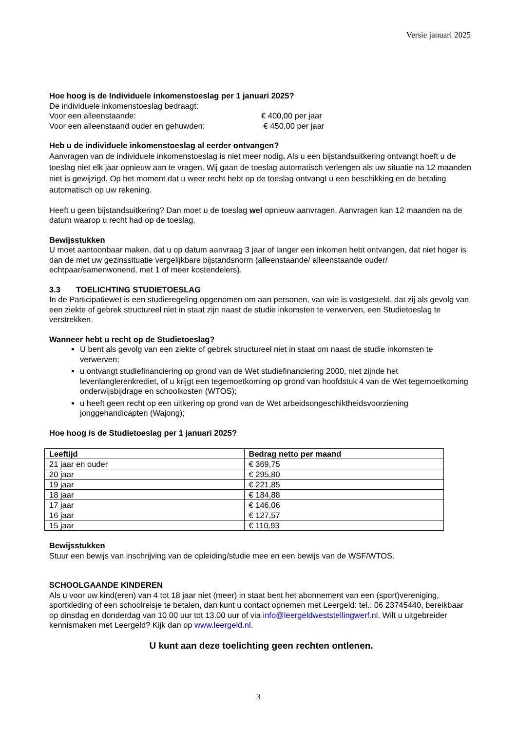Versie januari 2025
Hoe hoog is de Individuele inkomenstoeslag per 1 januari 2025?
De individuele inkomenstoeslag bedraagt:
Voor een alleenstaande: € 400,00 per jaar
Voor een alleenstaand ouder en gehuwden: € 450,00 per jaar
Heb u de individuele inkomenstoeslag al eerder ontvangen?
Aanvragen van de individuele inkomenstoeslag is niet meer nodig. Als u een bijstandsuitkering ontvangt hoeft u de toeslag niet elk jaar opnieuw aan te vragen. Wij gaan de toeslag automatisch verlengen als uw situatie na 12 maanden niet is gewijzigd. Op het moment dat u weer recht hebt op de toeslag ontvangt u een beschikking en de betaling automatisch op uw rekening.
Heeft u geen bijstandsuitkering? Dan moet u de toeslag wel opnieuw aanvragen. Aanvragen kan 12 maanden na de datum waarop u recht had op de toeslag.
Bewijsstukken
U moet aantoonbaar maken, dat u op datum aanvraag 3 jaar of langer een inkomen hebt ontvangen, dat niet hoger is dan de met uw gezinssituatie vergelijkbare bijstandsnorm (alleenstaande/ alleenstaande ouder/ echtpaar/samenwonend, met 1 of meer kostendelers).
3.3 TOELICHTING STUDIETOESLAG
In de Participatiewet is een studieregeling opgenomen om aan personen, van wie is vastgesteld, dat zij als gevolg van een ziekte of gebrek structureel niet in staat zijn naast de studie inkomsten te verwerven, een Studietoeslag te verstrekken.
Wanneer hebt u recht op de Studietoeslag?
U bent als gevolg van een ziekte of gebrek structureel niet in staat om naast de studie inkomsten te verwerven;
u ontvangt studiefinanciering op grond van de Wet studiefinanciering 2000, niet zijnde het levenlanglerenkrediet, of u krijgt een tegemoetkoming op grond van hoofdstuk 4 van de Wet tegemoetkoming onderwijsbijdrage en schoolkosten (WTOS);
u heeft geen recht op een uitkering op grond van de Wet arbeidsongeschiktheidsvoorziening jonggehandicapten (Wajong);
Hoe hoog is de Studietoeslag per 1 januari 2025?
| Leeftijd | Bedrag netto per maand |
| --- | --- |
| 21 jaar en ouder | € 369,75 |
| 20 jaar | € 295,80 |
| 19 jaar | € 221,85 |
| 18 jaar | € 184,88 |
| 17 jaar | € 146,06 |
| 16 jaar | € 127,57 |
| 15 jaar | € 110,93 |
Bewijsstukken
Stuur een bewijs van inschrijving van de opleiding/studie mee en een bewijs van de WSF/WTOS.
SCHOOLGAANDE KINDEREN
Als u voor uw kind(eren) van 4 tot 18 jaar niet (meer) in staat bent het abonnement van een (sport)vereniging, sportkleding of een schoolreisje te betalen, dan kunt u contact opnemen met Leergeld: tel.: 06 23745440, bereikbaar op dinsdag en donderdag van 10.00 uur tot 13.00 uur of via info@leergeldweststellingwerf.nl. Wilt u uitgebreider kennismaken met Leergeld? Kijk dan op www.leergeld.nl.
U kunt aan deze toelichting geen rechten ontlenen.
3